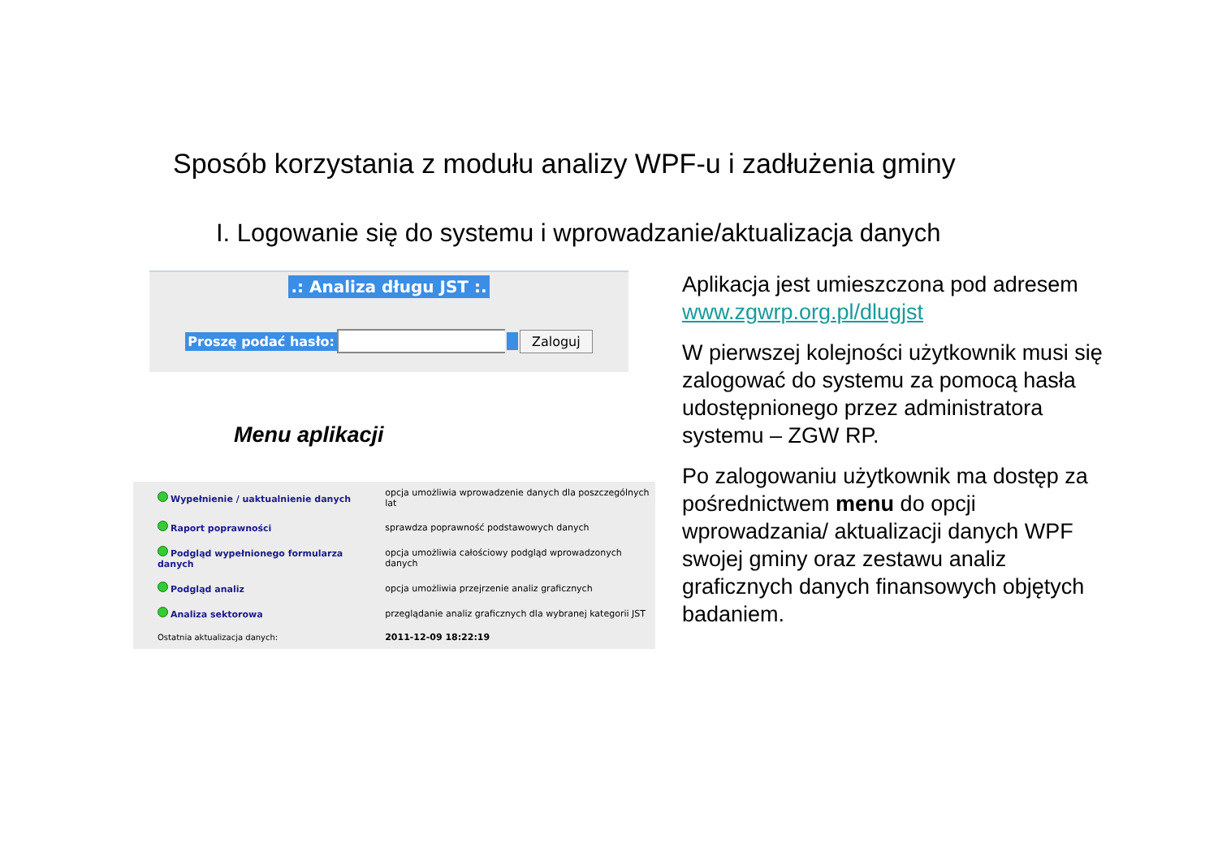Sposób korzystania z modułu analizy WPF-u i zadłużenia gminy
I. Logowanie się do systemu i wprowadzanie/aktualizacja danych
.: Analiza długu JST :.
Proszę podać hasło: Zaloguj
Menu aplikacji
| Wypełnienie / uaktualnienie danych | opcja umożliwia wprowadzenie danych dla poszczególnych lat |
| Raport poprawności | sprawdza poprawność podstawowych danych |
| Podgląd wypełnionego formularza danych | opcja umożliwia całościowy podgląd wprowadzonych danych |
| Podgląd analiz | opcja umożliwia przejrzenie analiz graficznych |
| Analiza sektorowa | przeglądanie analiz graficznych dla wybranej kategorii JST |
| Ostatnia aktualizacja danych: | 2011-12-09 18:22:19 |
Aplikacja jest umieszczona pod adresem www.zgwrp.org.pl/dlugjst
W pierwszej kolejności użytkownik musi się zalogować do systemu za pomocą hasła udostępnionego przez administratora systemu – ZGW RP.
Po zalogowaniu użytkownik ma dostęp za pośrednictwem menu do opcji wprowadzania/ aktualizacji danych WPF swojej gminy oraz zestawu analiz graficznych danych finansowych objętych badaniem.